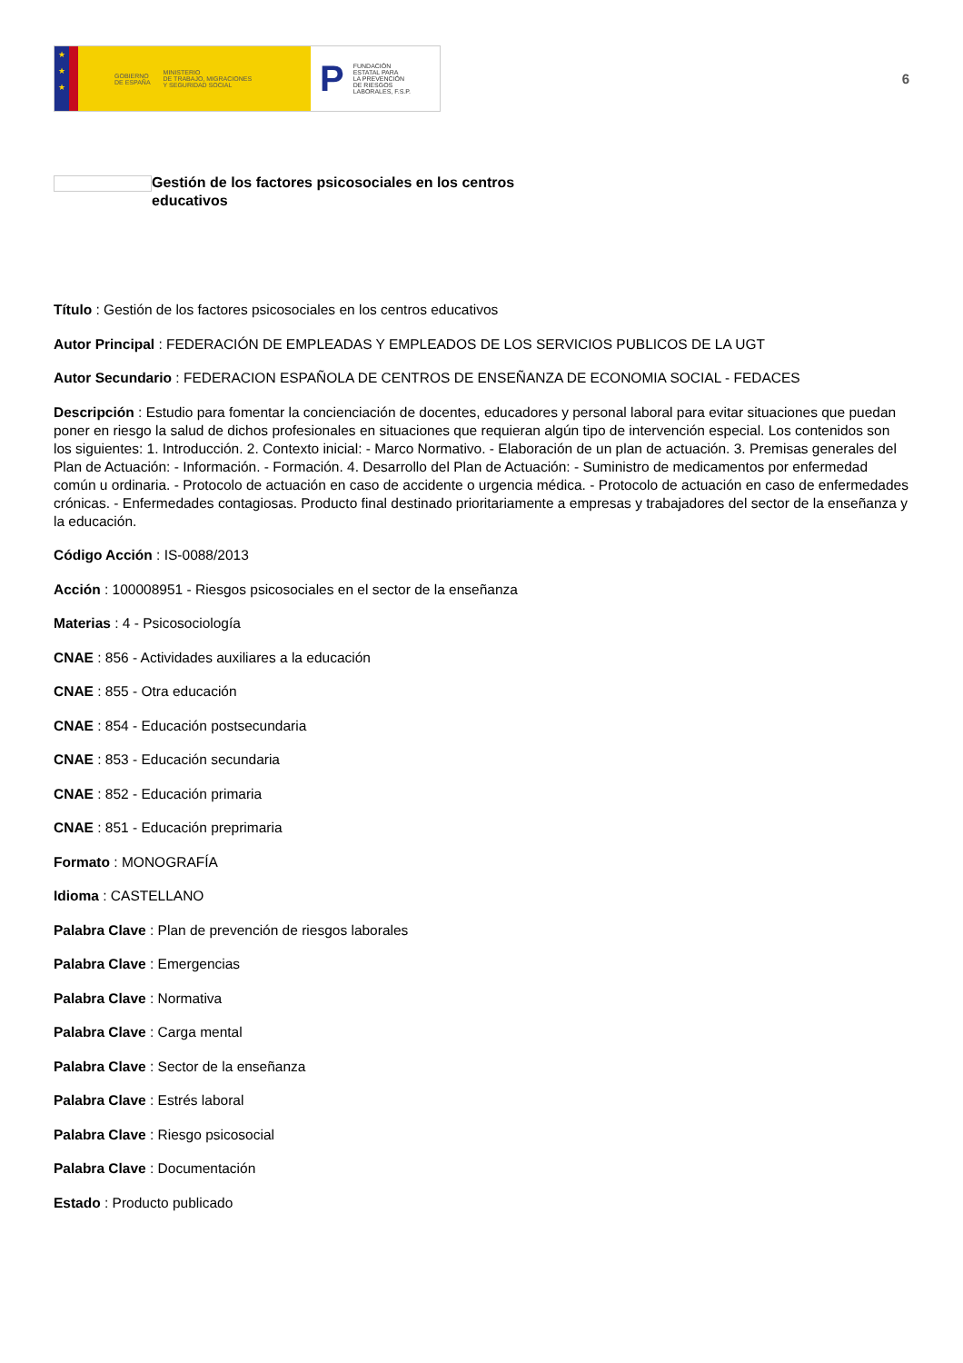★
★
★
GOBIERNO
DE ESPAÑA MINISTERIO
DE TRABAJO, MIGRACIONES
Y SEGURIDAD SOCIAL
P FUNDACIÓN
ESTATAL PARA
LA PREVENCIÓN
DE RIESGOS
LABORALES, F.S.P.
6
Gestión de los factores psicosociales en los centros educativos
Título : Gestión de los factores psicosociales en los centros educativos
Autor Principal : FEDERACIÓN DE EMPLEADAS Y EMPLEADOS DE LOS SERVICIOS PUBLICOS DE LA UGT
Autor Secundario : FEDERACION ESPAÑOLA DE CENTROS DE ENSEÑANZA DE ECONOMIA SOCIAL - FEDACES
Descripción : Estudio para fomentar la concienciación de docentes, educadores y personal laboral para evitar situaciones que puedan poner en riesgo la salud de dichos profesionales en situaciones que requieran algún tipo de intervención especial. Los contenidos son los siguientes: 1. Introducción. 2. Contexto inicial: - Marco Normativo. - Elaboración de un plan de actuación. 3. Premisas generales del Plan de Actuación: - Información. - Formación. 4. Desarrollo del Plan de Actuación: - Suministro de medicamentos por enfermedad común u ordinaria. - Protocolo de actuación en caso de accidente o urgencia médica. - Protocolo de actuación en caso de enfermedades crónicas. - Enfermedades contagiosas. Producto final destinado prioritariamente a empresas y trabajadores del sector de la enseñanza y la educación.
Código Acción : IS-0088/2013
Acción : 100008951 - Riesgos psicosociales en el sector de la enseñanza
Materias : 4 - Psicosociología
CNAE : 856 - Actividades auxiliares a la educación
CNAE : 855 - Otra educación
CNAE : 854 - Educación postsecundaria
CNAE : 853 - Educación secundaria
CNAE : 852 - Educación primaria
CNAE : 851 - Educación preprimaria
Formato : MONOGRAFÍA
Idioma : CASTELLANO
Palabra Clave : Plan de prevención de riesgos laborales
Palabra Clave : Emergencias
Palabra Clave : Normativa
Palabra Clave : Carga mental
Palabra Clave : Sector de la enseñanza
Palabra Clave : Estrés laboral
Palabra Clave : Riesgo psicosocial
Palabra Clave : Documentación
Estado : Producto publicado